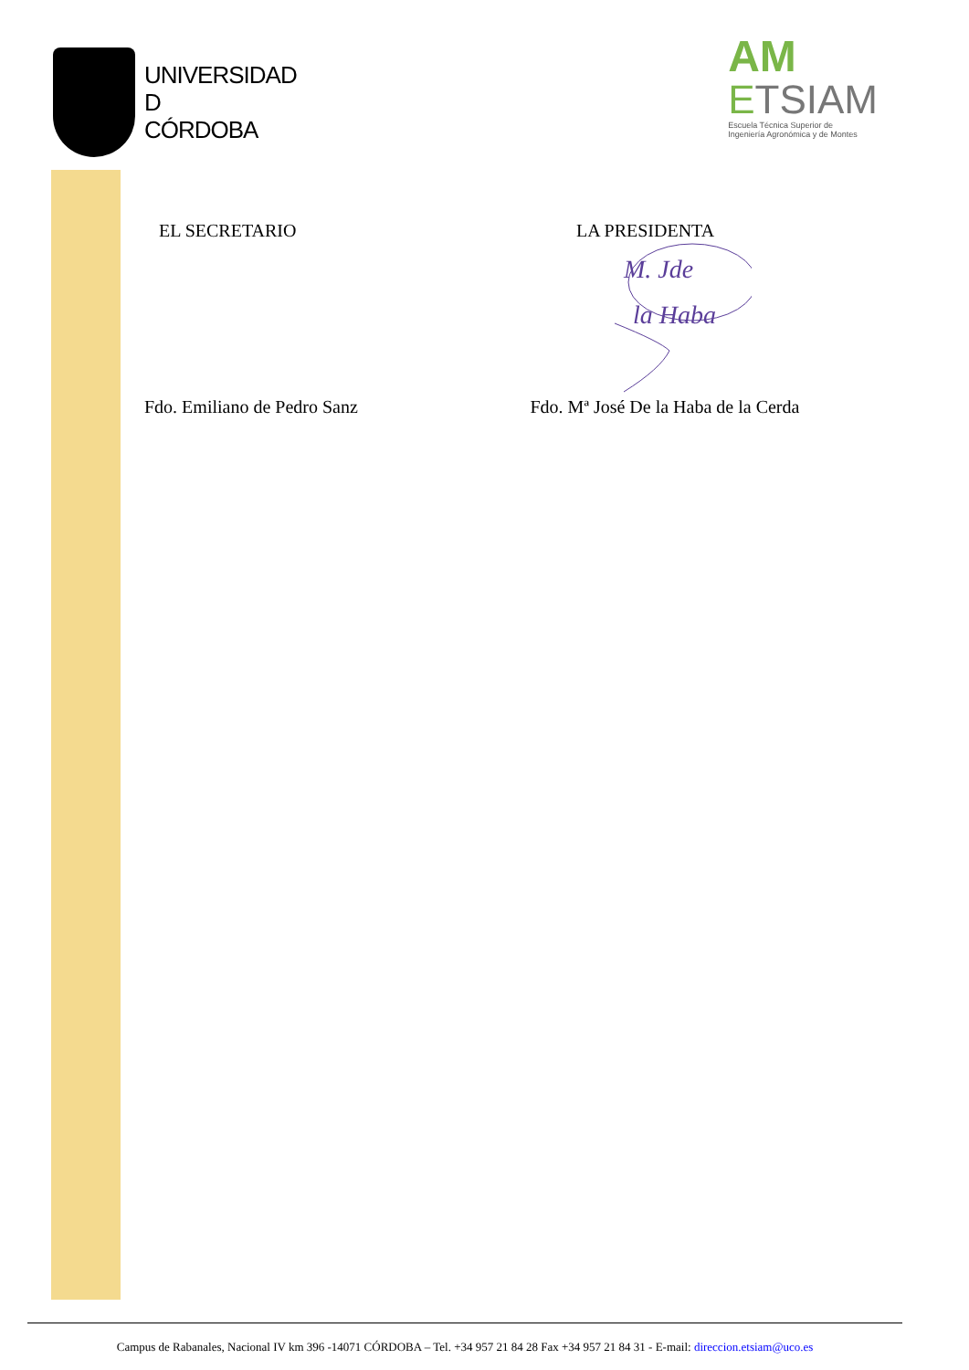UNIVERSIDAD
D
CÓRDOBA
AM
ETSIAM
Escuela Técnica Superior de
Ingeniería Agronómica y de Montes
EL SECRETARIO LA PRESIDENTA
M. Jde
la Haba
Fdo. Emiliano de Pedro Sanz Fdo. Mª José De la Haba de la Cerda
Campus de Rabanales, Nacional IV km 396 -14071 CÓRDOBA – Tel. +34 957 21 84 28 Fax +34 957 21 84 31 - E-mail: direccion.etsiam@uco.es